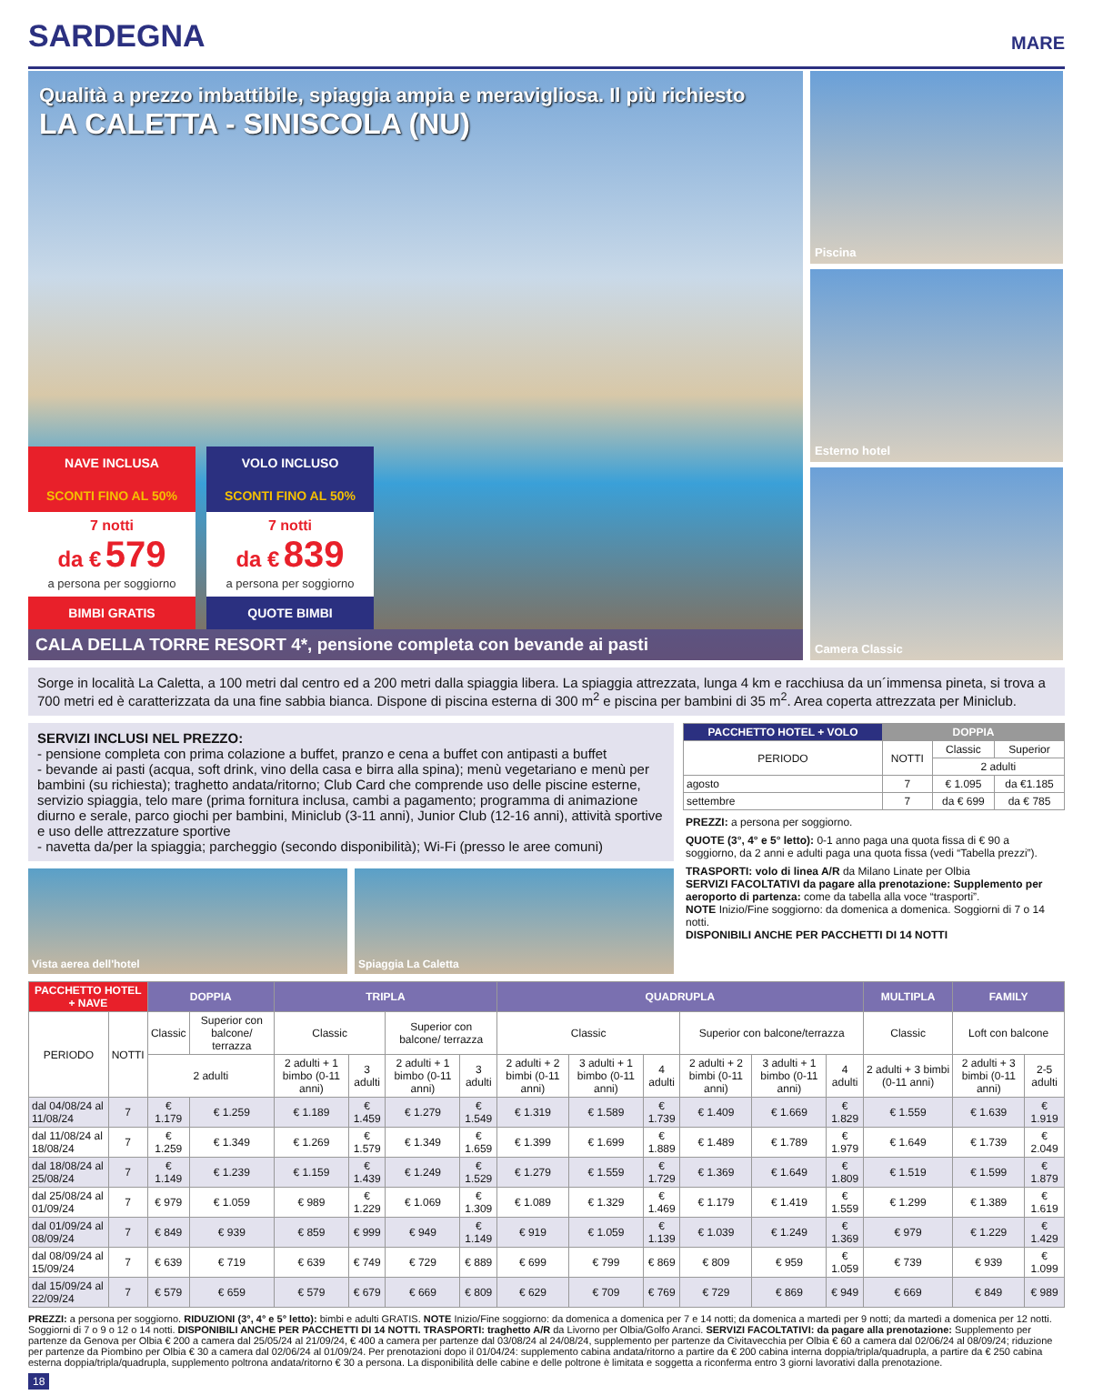SARDEGNA
MARE
Qualità a prezzo imbattibile, spiaggia ampia e meravigliosa. Il più richiesto
LA CALETTA - SINISCOLA (NU)
NAVE INCLUSA
SCONTI FINO AL 50%
7 notti
da € 579
a persona per soggiorno
BIMBI GRATIS
VOLO INCLUSO
SCONTI FINO AL 50%
7 notti
da € 839
a persona per soggiorno
QUOTE BIMBI
CALA DELLA TORRE RESORT 4*, pensione completa con bevande ai pasti
Piscina
Esterno hotel
Camera Classic
Sorge in località La Caletta, a 100 metri dal centro ed a 200 metri dalla spiaggia libera. La spiaggia attrezzata, lunga 4 km e racchiusa da un´immensa pineta, si trova a 700 metri ed è caratterizzata da una fine sabbia bianca. Dispone di piscina esterna di 300 m<sup>2</sup> e piscina per bambini di 35 m<sup>2</sup>. Area coperta attrezzata per Miniclub.
SERVIZI INCLUSI NEL PREZZO:
- pensione completa con prima colazione a buffet, pranzo e cena a buffet con antipasti a buffet
- bevande ai pasti (acqua, soft drink, vino della casa e birra alla spina); menù vegetariano e menù per bambini (su richiesta); traghetto andata/ritorno; Club Card che comprende uso delle piscine esterne, servizio spiaggia, telo mare (prima fornitura inclusa, cambi a pagamento; programma di animazione diurno e serale, parco giochi per bambini, Miniclub (3-11 anni), Junior Club (12-16 anni), attività sportive e uso delle attrezzature sportive
- navetta da/per la spiaggia; parcheggio (secondo disponibilità); Wi-Fi (presso le aree comuni)
Vista aerea dell'hotel Spiaggia La Caletta
| PACCHETTO HOTEL + VOLO | DOPPIA | | |
| --- | --- | --- | --- |
| PERIODO | NOTTI | Classic | Superior |
| | | 2 adulti | |
| agosto | 7 | € 1.095 | da €1.185 |
| settembre | 7 | da € 699 | da € 785 |
PREZZI: a persona per soggiorno.
QUOTE (3°, 4° e 5° letto): 0-1 anno paga una quota fissa di € 90 a soggiorno, da 2 anni e adulti paga una quota fissa (vedi “Tabella prezzi”).
TRASPORTI: volo di linea A/R da Milano Linate per Olbia
SERVIZI FACOLTATIVI da pagare alla prenotazione: Supplemento per aeroporto di partenza: come da tabella alla voce “trasporti”.
NOTE Inizio/Fine soggiorno: da domenica a domenica. Soggiorni di 7 o 14 notti.
DISPONIBILI ANCHE PER PACCHETTI DI 14 NOTTI
| PACCHETTO HOTEL + NAVE | | DOPPIA | | TRIPLA | | | | QUADRUPLA | | | | | | MULTIPLA | FAMILY | |
| --- | --- | --- | --- | --- | --- | --- | --- | --- | --- | --- | --- | --- | --- | --- | --- | --- |
| PERIODO | NOTTI | Classic | Superior con balcone/ terrazza | Classic | | Superior con balcone/ terrazza | | Classic | | | Superior con balcone/terrazza | | | Classic | Loft con balcone | |
| | | 2 adulti | | 2 adulti + 1 bimbo (0-11 anni) | 3 adulti | 2 adulti + 1 bimbo (0-11 anni) | 3 adulti | 2 adulti + 2 bimbi (0-11 anni) | 3 adulti + 1 bimbo (0-11 anni) | 4 adulti | 2 adulti + 2 bimbi (0-11 anni) | 3 adulti + 1 bimbo (0-11 anni) | 4 adulti | 2 adulti + 3 bimbi (0-11 anni) | 2 adulti + 3 bimbi (0-11 anni) | 2-5 adulti |
| dal 04/08/24 al 11/08/24 | 7 | € 1.179 | € 1.259 | € 1.189 | € 1.459 | € 1.279 | € 1.549 | € 1.319 | € 1.589 | € 1.739 | € 1.409 | € 1.669 | € 1.829 | € 1.559 | € 1.639 | € 1.919 |
| dal 11/08/24 al 18/08/24 | 7 | € 1.259 | € 1.349 | € 1.269 | € 1.579 | € 1.349 | € 1.659 | € 1.399 | € 1.699 | € 1.889 | € 1.489 | € 1.789 | € 1.979 | € 1.649 | € 1.739 | € 2.049 |
| dal 18/08/24 al 25/08/24 | 7 | € 1.149 | € 1.239 | € 1.159 | € 1.439 | € 1.249 | € 1.529 | € 1.279 | € 1.559 | € 1.729 | € 1.369 | € 1.649 | € 1.809 | € 1.519 | € 1.599 | € 1.879 |
| dal 25/08/24 al 01/09/24 | 7 | € 979 | € 1.059 | € 989 | € 1.229 | € 1.069 | € 1.309 | € 1.089 | € 1.329 | € 1.469 | € 1.179 | € 1.419 | € 1.559 | € 1.299 | € 1.389 | € 1.619 |
| dal 01/09/24 al 08/09/24 | 7 | € 849 | € 939 | € 859 | € 999 | € 949 | € 1.149 | € 919 | € 1.059 | € 1.139 | € 1.039 | € 1.249 | € 1.369 | € 979 | € 1.229 | € 1.429 |
| dal 08/09/24 al 15/09/24 | 7 | € 639 | € 719 | € 639 | € 749 | € 729 | € 889 | € 699 | € 799 | € 869 | € 809 | € 959 | € 1.059 | € 739 | € 939 | € 1.099 |
| dal 15/09/24 al 22/09/24 | 7 | € 579 | € 659 | € 579 | € 679 | € 669 | € 809 | € 629 | € 709 | € 769 | € 729 | € 869 | € 949 | € 669 | € 849 | € 989 |
PREZZI: a persona per soggiorno. RIDUZIONI (3°, 4° e 5° letto): bimbi e adulti GRATIS. NOTE Inizio/Fine soggiorno: da domenica a domenica per 7 e 14 notti; da domenica a martedì per 9 notti; da martedì a domenica per 12 notti. Soggiorni di 7 o 9 o 12 o 14 notti. DISPONIBILI ANCHE PER PACCHETTI DI 14 NOTTI. TRASPORTI: traghetto A/R da Livorno per Olbia/Golfo Aranci. SERVIZI FACOLTATIVI: da pagare alla prenotazione: Supplemento per partenze da Genova per Olbia € 200 a camera dal 25/05/24 al 21/09/24, € 400 a camera per partenze dal 03/08/24 al 24/08/24, supplemento per partenze da Civitavecchia per Olbia € 60 a camera dal 02/06/24 al 08/09/24; riduzione per partenze da Piombino per Olbia € 30 a camera dal 02/06/24 al 01/09/24. Per prenotazioni dopo il 01/04/24: supplemento cabina andata/ritorno a partire da € 200 cabina interna doppia/tripla/quadrupla, a partire da € 250 cabina esterna doppia/tripla/quadrupla, supplemento poltrona andata/ritorno € 30 a persona. La disponibilità delle cabine e delle poltrone è limitata e soggetta a riconferma entro 3 giorni lavorativi dalla prenotazione.
18